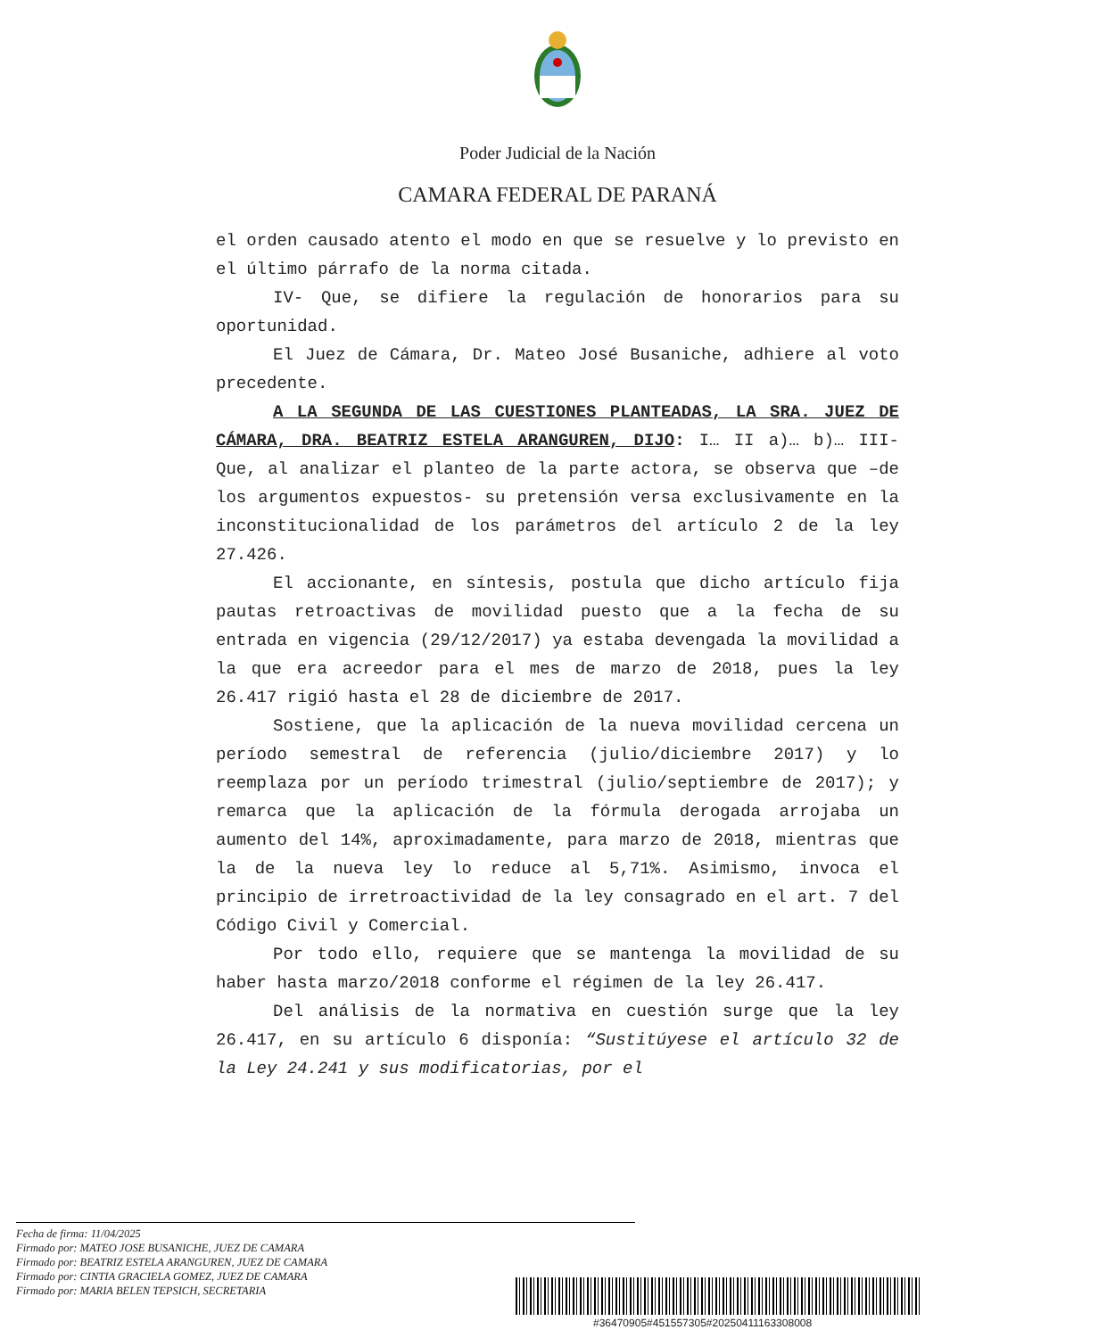Poder Judicial de la Nación
CAMARA FEDERAL DE PARANÁ
el orden causado atento el modo en que se resuelve y lo previsto en el último párrafo de la norma citada.
IV- Que, se difiere la regulación de honorarios para su oportunidad.
El Juez de Cámara, Dr. Mateo José Busaniche, adhiere al voto precedente.
A LA SEGUNDA DE LAS CUESTIONES PLANTEADAS, LA SRA. JUEZ DE CÁMARA, DRA. BEATRIZ ESTELA ARANGUREN, DIJO: I… II a)… b)… III- Que, al analizar el planteo de la parte actora, se observa que –de los argumentos expuestos- su pretensión versa exclusivamente en la inconstitucionalidad de los parámetros del artículo 2 de la ley 27.426.
El accionante, en síntesis, postula que dicho artículo fija pautas retroactivas de movilidad puesto que a la fecha de su entrada en vigencia (29/12/2017) ya estaba devengada la movilidad a la que era acreedor para el mes de marzo de 2018, pues la ley 26.417 rigió hasta el 28 de diciembre de 2017.
Sostiene, que la aplicación de la nueva movilidad cercena un período semestral de referencia (julio/diciembre 2017) y lo reemplaza por un período trimestral (julio/septiembre de 2017); y remarca que la aplicación de la fórmula derogada arrojaba un aumento del 14%, aproximadamente, para marzo de 2018, mientras que la de la nueva ley lo reduce al 5,71%. Asimismo, invoca el principio de irretroactividad de la ley consagrado en el art. 7 del Código Civil y Comercial.
Por todo ello, requiere que se mantenga la movilidad de su haber hasta marzo/2018 conforme el régimen de la ley 26.417.
Del análisis de la normativa en cuestión surge que la ley 26.417, en su artículo 6 disponía: “Sustitúyese el artículo 32 de la Ley 24.241 y sus modificatorias, por el
Fecha de firma: 11/04/2025
Firmado por: MATEO JOSE BUSANICHE, JUEZ DE CAMARA
Firmado por: BEATRIZ ESTELA ARANGUREN, JUEZ DE CAMARA
Firmado por: CINTIA GRACIELA GOMEZ, JUEZ DE CAMARA
Firmado por: MARIA BELEN TEPSICH, SECRETARIA
#36470905#451557305#20250411163308008